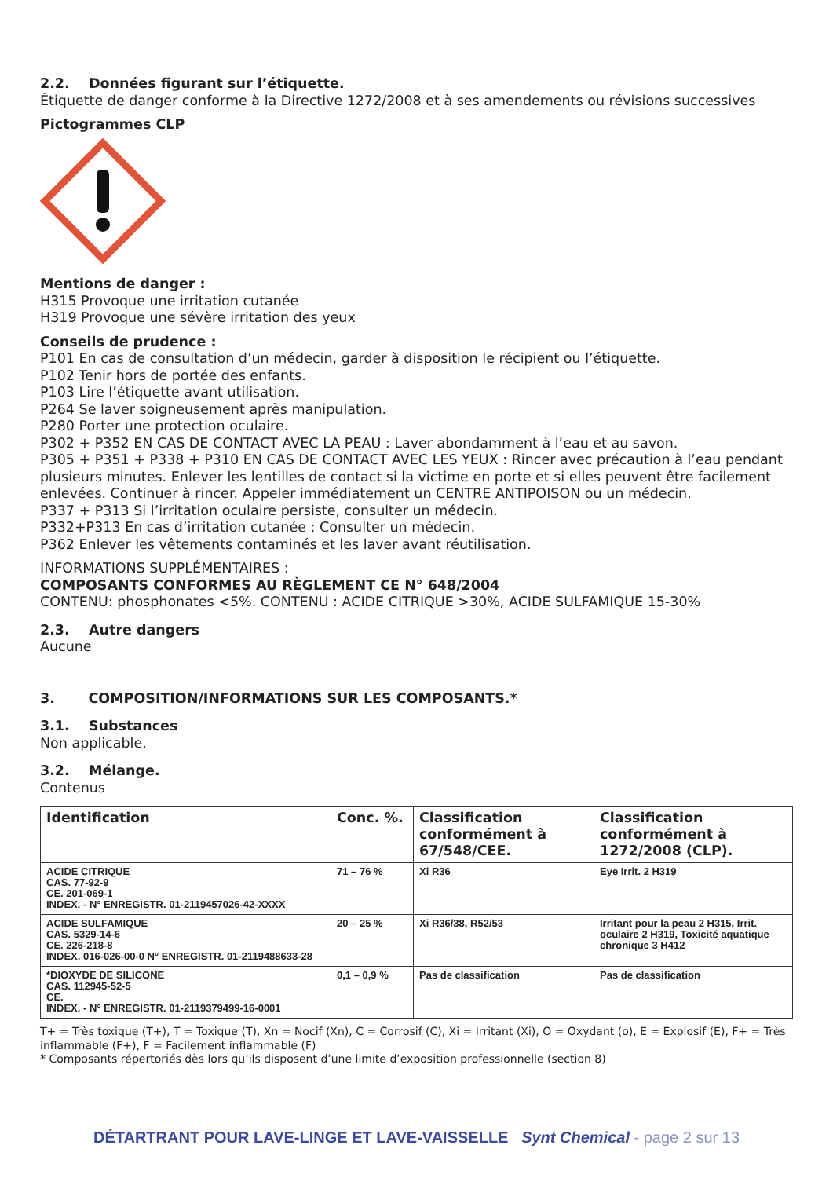2.2. Données figurant sur l’étiquette.
Étiquette de danger conforme à la Directive 1272/2008 et à ses amendements ou révisions successives
Pictogrammes CLP
Mentions de danger :
H315 Provoque une irritation cutanée
H319 Provoque une sévère irritation des yeux
Conseils de prudence :
P101 En cas de consultation d’un médecin, garder à disposition le récipient ou l’étiquette.
P102 Tenir hors de portée des enfants.
P103 Lire l’étiquette avant utilisation.
P264 Se laver soigneusement après manipulation.
P280 Porter une protection oculaire.
P302 + P352 EN CAS DE CONTACT AVEC LA PEAU : Laver abondamment à l’eau et au savon.
P305 + P351 + P338 + P310 EN CAS DE CONTACT AVEC LES YEUX : Rincer avec précaution à l’eau pendant plusieurs minutes. Enlever les lentilles de contact si la victime en porte et si elles peuvent être facilement enlevées. Continuer à rincer. Appeler immédiatement un CENTRE ANTIPOISON ou un médecin.
P337 + P313 Si l’irritation oculaire persiste, consulter un médecin.
P332+P313 En cas d’irritation cutanée : Consulter un médecin.
P362 Enlever les vêtements contaminés et les laver avant réutilisation.
INFORMATIONS SUPPLÉMENTAIRES :
COMPOSANTS CONFORMES AU RÈGLEMENT CE N° 648/2004
CONTENU: phosphonates <5%. CONTENU : ACIDE CITRIQUE >30%, ACIDE SULFAMIQUE 15-30%
2.3. Autre dangers
Aucune
3. COMPOSITION/INFORMATIONS SUR LES COMPOSANTS.*
3.1. Substances
Non applicable.
3.2. Mélange.
Contenus
| Identification | Conc. %. | Classification conformément à 67/548/CEE. | Classification conformément à 1272/2008 (CLP). |
| --- | --- | --- | --- |
| ACIDE CITRIQUE CAS. 77-92-9 CE. 201-069-1 INDEX. - N° ENREGISTR. 01-2119457026-42-XXXX | 71 – 76 % | Xi R36 | Eye Irrit. 2 H319 |
| ACIDE SULFAMIQUE CAS. 5329-14-6 CE. 226-218-8 INDEX. 016-026-00-0 N° ENREGISTR. 01-2119488633-28 | 20 – 25 % | Xi R36/38, R52/53 | Irritant pour la peau 2 H315, Irrit. oculaire 2 H319, Toxicité aquatique chronique 3 H412 |
| *DIOXYDE DE SILICONE CAS. 112945-52-5 CE. INDEX. - N° ENREGISTR. 01-2119379499-16-0001 | 0,1 – 0,9 % | Pas de classification | Pas de classification |
T+ = Très toxique (T+), T = Toxique (T), Xn = Nocif (Xn), C = Corrosif (C), Xi = Irritant (Xi), O = Oxydant (o), E = Explosif (E), F+ = Très inflammable (F+), F = Facilement inflammable (F)
* Composants répertoriés dès lors qu’ils disposent d’une limite d’exposition professionnelle (section 8)
DÉTARTRANT POUR LAVE-LINGE ET LAVE-VAISSELLE Synt Chemical - page 2 sur 13